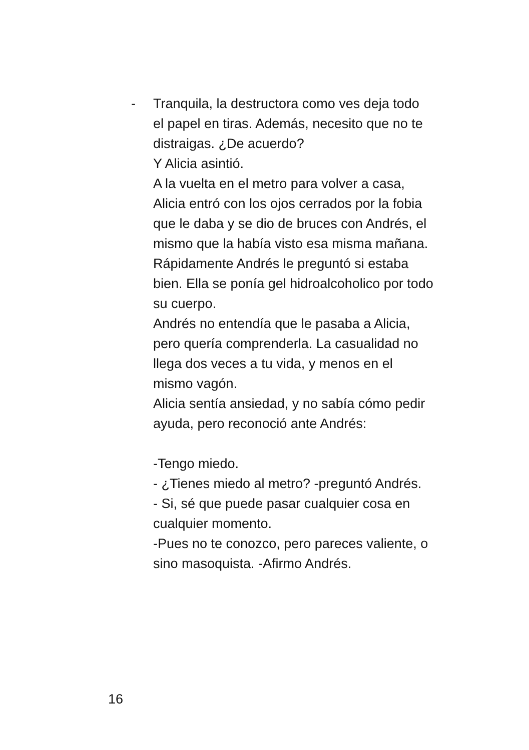-
Tranquila, la destructora como ves deja todo el papel en tiras. Además, necesito que no te distraigas. ¿De acuerdo?
Y Alicia asintió.
A la vuelta en el metro para volver a casa, Alicia entró con los ojos cerrados por la fobia que le daba y se dio de bruces con Andrés, el mismo que la había visto esa misma mañana.
Rápidamente Andrés le preguntó si estaba bien. Ella se ponía gel hidroalcoholico por todo su cuerpo.
Andrés no entendía que le pasaba a Alicia, pero quería comprenderla. La casualidad no llega dos veces a tu vida, y menos en el mismo vagón.
Alicia sentía ansiedad, y no sabía cómo pedir ayuda, pero reconoció ante Andrés:
-Tengo miedo.
- ¿Tienes miedo al metro? -preguntó Andrés.
- Si, sé que puede pasar cualquier cosa en cualquier momento.
-Pues no te conozco, pero pareces valiente, o sino masoquista. -Afirmo Andrés.
16